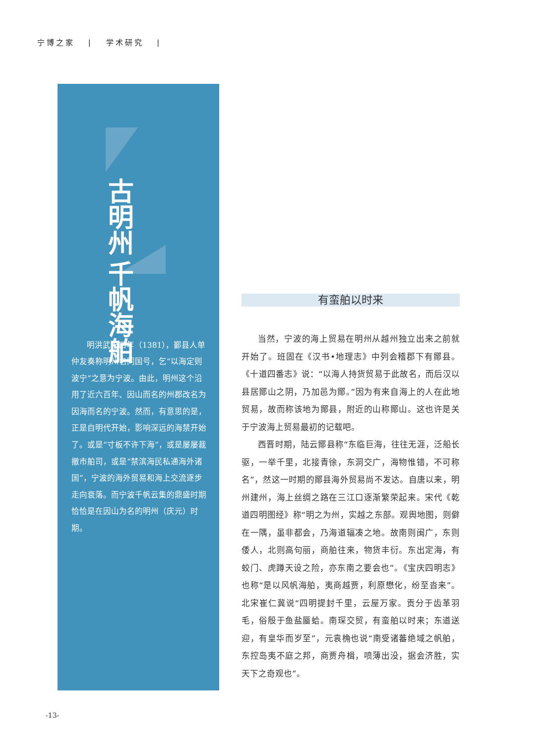宁博之家 | 学术研究 |
千帆海舶
古明州
明洪武十四年（1381），鄞县人单仲友奏称明州名同国号，乞“以海定则波宁”之意为宁波。由此，明州这个沿用了近六百年、因山而名的州郡改名为因海而名的宁波。然而，有意思的是，正是自明代开始，影响深远的海禁开始了。或是“寸板不许下海”，或是屡屡裁撤市舶司，或是“禁滨海民私通海外诸国”，宁波的海外贸易和海上交流逐步走向衰落。而宁波千帆云集的鼎盛时期恰恰是在因山为名的明州（庆元）时期。
有蛮舶以时来
当然，宁波的海上贸易在明州从越州独立出来之前就开始了。班固在《汉书•地理志》中列会稽郡下有鄮县。《十道四番志》说：“以海人持货贸易于此故名，而后汉以县居鄮山之阴，乃加邑为鄮。”因为有来自海上的人在此地贸易，故而称该地为鄮县，附近的山称鄮山。这也许是关于宁波海上贸易最初的记载吧。
西晋时期，陆云鄮县称“东临巨海，往往无涯，泛船长驱，一举千里，北接青徐，东洞交广，海物惟错，不可称名”，然这一时期的鄮县海外贸易尚不发达。自唐以来，明州建州，海上丝绸之路在三江口逐渐繁荣起来。宋代《乾道四明图经》称“明之为州，实越之东部。观舆地图，则僻在一隅，虽非都会，乃海道辐凑之地。故南则闽广，东则倭人，北则高句丽，商舶往来，物货丰衍。东出定海，有蛟门、虎蹲天设之险，亦东南之要会也”。《宝庆四明志》也称“是以风帆海舶，夷商越贾，利原懋化，纷至沓来”。北宋崔仁冀说“四明提封千里，云屋万家。贡分于齿革羽毛，俗殷于鱼盐蜃蛤。南琛交贸，有蛮舶以时来；东道送迎，有皇华而岁至”，元袁桷也说“南受诸蕃绝域之帆舶，东控岛夷不庭之邦，商贾舟楫，喷薄出没，据会济胜，实天下之奇观也”。
-13-